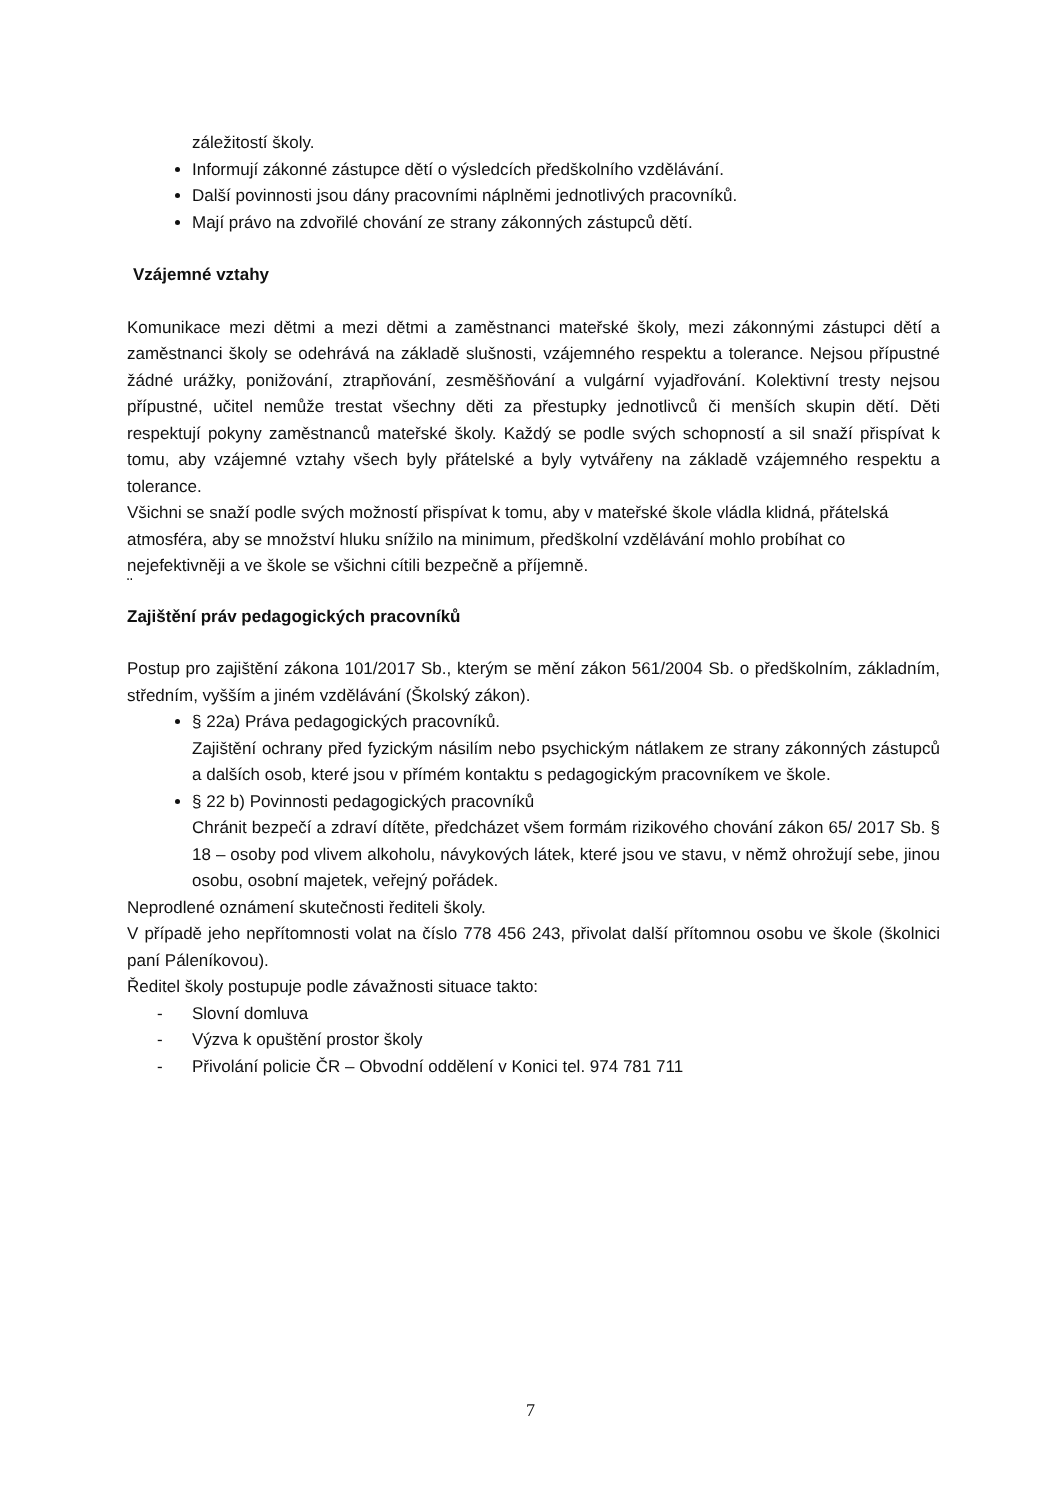záležitostí školy.
Informují zákonné zástupce dětí o výsledcích předškolního vzdělávání.
Další povinnosti jsou dány pracovními náplněmi jednotlivých pracovníků.
Mají právo na zdvořilé chování ze strany zákonných zástupců dětí.
Vzájemné vztahy
Komunikace mezi dětmi a mezi dětmi a zaměstnanci mateřské školy, mezi zákonnými zástupci dětí a zaměstnanci školy se odehrává na základě slušnosti, vzájemného respektu a tolerance. Nejsou přípustné žádné urážky, ponižování, ztrapňování, zesměšňování a vulgární vyjadřování. Kolektivní tresty nejsou přípustné, učitel nemůže trestat všechny děti za přestupky jednotlivců či menších skupin dětí. Děti respektují pokyny zaměstnanců mateřské školy. Každý se podle svých schopností a sil snaží přispívat k tomu, aby vzájemné vztahy všech byly přátelské a byly vytvářeny na základě vzájemného respektu a tolerance.
Všichni se snaží podle svých možností přispívat k tomu, aby v mateřské škole vládla klidná, přátelská atmosféra, aby se množství hluku snížilo na minimum, předškolní vzdělávání mohlo probíhat co nejefektivněji a ve škole se všichni cítili bezpečně a příjemně.
¨
Zajištění práv pedagogických pracovníků
Postup pro zajištění zákona 101/2017 Sb., kterým se mění zákon 561/2004 Sb. o předškolním, základním, středním, vyšším a jiném vzdělávání (Školský zákon).
§ 22a) Práva pedagogických pracovníků.
Zajištění ochrany před fyzickým násilím nebo psychickým nátlakem ze strany zákonných zástupců a dalších osob, které jsou v přímém kontaktu s pedagogickým pracovníkem ve škole.
§ 22 b) Povinnosti pedagogických pracovníků
Chránit bezpečí a zdraví dítěte, předcházet všem formám rizikového chování zákon 65/ 2017 Sb. § 18 – osoby pod vlivem alkoholu, návykových látek, které jsou ve stavu, v němž ohrožují sebe, jinou osobu, osobní majetek, veřejný pořádek.
Neprodlené oznámení skutečnosti řediteli školy.
V případě jeho nepřítomnosti volat na číslo 778 456 243, přivolat další přítomnou osobu ve škole (školnici paní Páleníkovou).
Ředitel školy postupuje podle závažnosti situace takto:
- Slovní domluva
- Výzva k opuštění prostor školy
- Přivolání policie ČR – Obvodní oddělení v Konici tel. 974 781 711
7